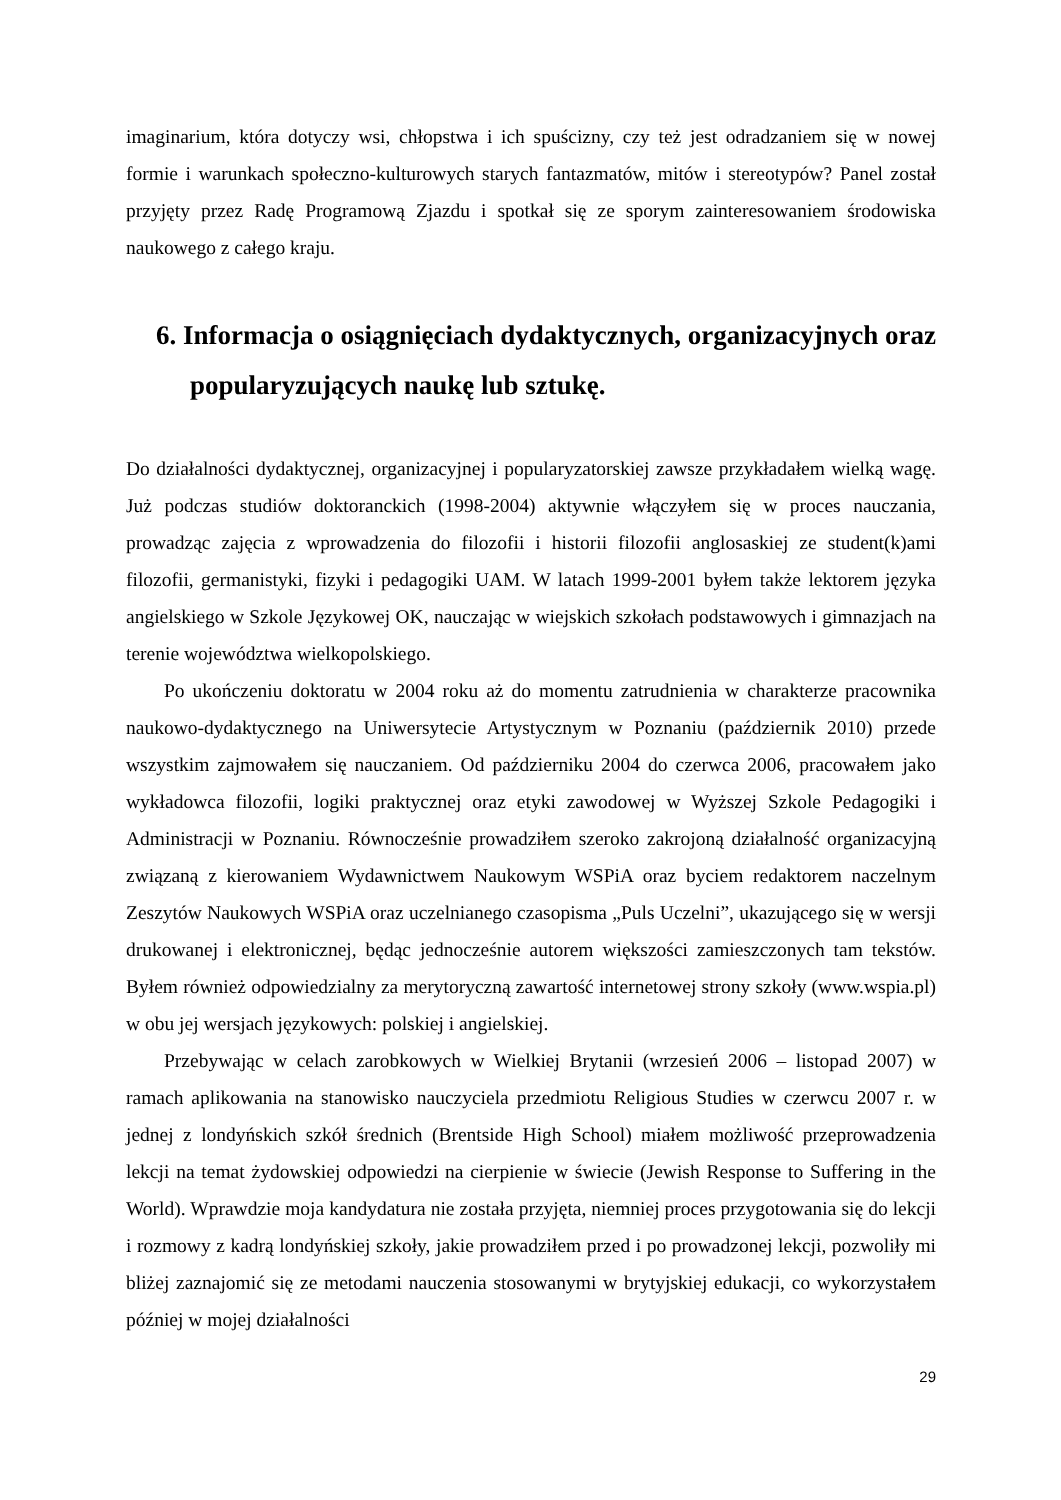imaginarium, która dotyczy wsi, chłopstwa i ich spuścizny, czy też jest odradzaniem się w nowej formie i warunkach społeczno-kulturowych starych fantazmatów, mitów i stereotypów? Panel został przyjęty przez Radę Programową Zjazdu i spotkał się ze sporym zainteresowaniem środowiska naukowego z całego kraju.
6. Informacja o osiągnięciach dydaktycznych, organizacyjnych oraz popularyzujących naukę lub sztukę.
Do działalności dydaktycznej, organizacyjnej i popularyzatorskiej zawsze przykładałem wielką wagę. Już podczas studiów doktoranckich (1998-2004) aktywnie włączyłem się w proces nauczania, prowadząc zajęcia z wprowadzenia do filozofii i historii filozofii anglosaskiej ze student(k)ami filozofii, germanistyki, fizyki i pedagogiki UAM. W latach 1999-2001 byłem także lektorem języka angielskiego w Szkole Językowej OK, nauczając w wiejskich szkołach podstawowych i gimnazjach na terenie województwa wielkopolskiego.
Po ukończeniu doktoratu w 2004 roku aż do momentu zatrudnienia w charakterze pracownika naukowo-dydaktycznego na Uniwersytecie Artystycznym w Poznaniu (październik 2010) przede wszystkim zajmowałem się nauczaniem. Od październiku 2004 do czerwca 2006, pracowałem jako wykładowca filozofii, logiki praktycznej oraz etyki zawodowej w Wyższej Szkole Pedagogiki i Administracji w Poznaniu. Równocześnie prowadziłem szeroko zakrojoną działalność organizacyjną związaną z kierowaniem Wydawnictwem Naukowym WSPiA oraz byciem redaktorem naczelnym Zeszytów Naukowych WSPiA oraz uczelnianego czasopisma „Puls Uczelni”, ukazującego się w wersji drukowanej i elektronicznej, będąc jednocześnie autorem większości zamieszczonych tam tekstów. Byłem również odpowiedzialny za merytoryczną zawartość internetowej strony szkoły (www.wspia.pl) w obu jej wersjach językowych: polskiej i angielskiej.
Przebywając w celach zarobkowych w Wielkiej Brytanii (wrzesień 2006 – listopad 2007) w ramach aplikowania na stanowisko nauczyciela przedmiotu Religious Studies w czerwcu 2007 r. w jednej z londyńskich szkół średnich (Brentside High School) miałem możliwość przeprowadzenia lekcji na temat żydowskiej odpowiedzi na cierpienie w świecie (Jewish Response to Suffering in the World). Wprawdzie moja kandydatura nie została przyjęta, niemniej proces przygotowania się do lekcji i rozmowy z kadrą londyńskiej szkoły, jakie prowadziłem przed i po prowadzonej lekcji, pozwoliły mi bliżej zaznajomić się ze metodami nauczenia stosowanymi w brytyjskiej edukacji, co wykorzystałem później w mojej działalności
29